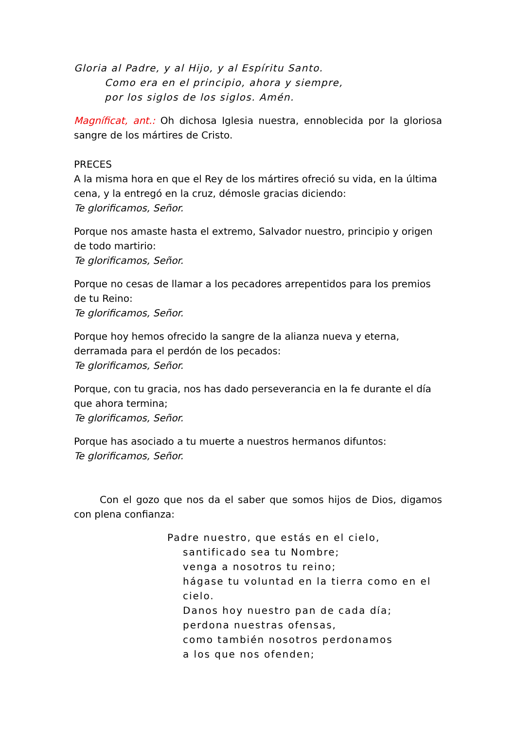Gloria al Padre, y al Hijo, y al Espíritu Santo.
Como era en el principio, ahora y siempre,
por los siglos de los siglos. Amén.
Magníficat, ant.: Oh dichosa Iglesia nuestra, ennoblecida por la gloriosa sangre de los mártires de Cristo.
PRECES
A la misma hora en que el Rey de los mártires ofreció su vida, en la última cena, y la entregó en la cruz, démosle gracias diciendo:
Te glorificamos, Señor.
Porque nos amaste hasta el extremo, Salvador nuestro, principio y origen de todo martirio:
Te glorificamos, Señor.
Porque no cesas de llamar a los pecadores arrepentidos para los premios de tu Reino:
Te glorificamos, Señor.
Porque hoy hemos ofrecido la sangre de la alianza nueva y eterna, derramada para el perdón de los pecados:
Te glorificamos, Señor.
Porque, con tu gracia, nos has dado perseverancia en la fe durante el día que ahora termina;
Te glorificamos, Señor.
Porque has asociado a tu muerte a nuestros hermanos difuntos:
Te glorificamos, Señor.
Con el gozo que nos da el saber que somos hijos de Dios, digamos con plena confianza:
Padre nuestro, que estás en el cielo,
santificado sea tu Nombre;
venga a nosotros tu reino;
hágase tu voluntad en la tierra como en el cielo.
Danos hoy nuestro pan de cada día;
perdona nuestras ofensas,
como también nosotros perdonamos
a los que nos ofenden;